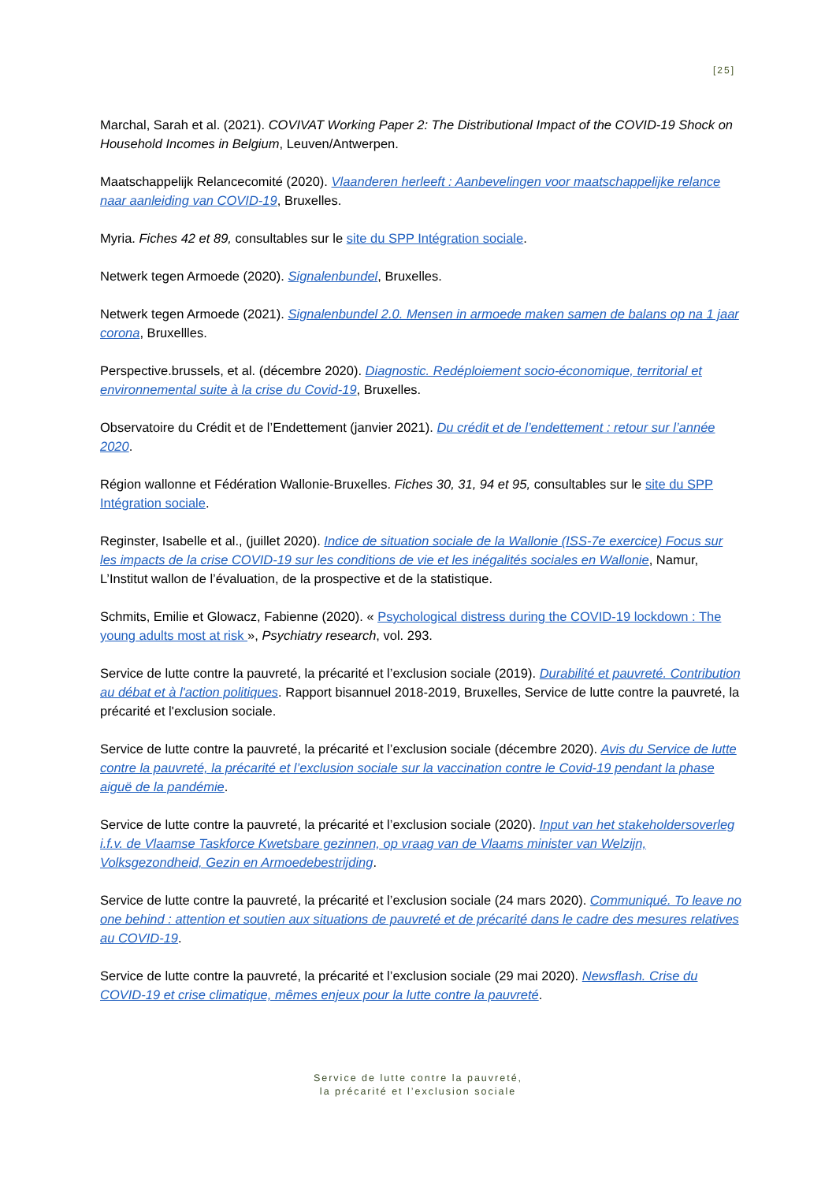[25]
Marchal, Sarah et al. (2021). COVIVAT Working Paper 2: The Distributional Impact of the COVID-19 Shock on Household Incomes in Belgium, Leuven/Antwerpen.
Maatschappelijk Relancecomité (2020). Vlaanderen herleeft : Aanbevelingen voor maatschappelijke relance naar aanleiding van COVID-19, Bruxelles.
Myria. Fiches 42 et 89, consultables sur le site du SPP Intégration sociale.
Netwerk tegen Armoede (2020). Signalenbundel, Bruxelles.
Netwerk tegen Armoede (2021). Signalenbundel 2.0. Mensen in armoede maken samen de balans op na 1 jaar corona, Bruxellles.
Perspective.brussels, et al. (décembre 2020). Diagnostic. Redéploiement socio-économique, territorial et environnemental suite à la crise du Covid-19, Bruxelles.
Observatoire du Crédit et de l’Endettement (janvier 2021). Du crédit et de l’endettement : retour sur l’année 2020.
Région wallonne et Fédération Wallonie-Bruxelles. Fiches 30, 31, 94 et 95, consultables sur le site du SPP Intégration sociale.
Reginster, Isabelle et al., (juillet 2020). Indice de situation sociale de la Wallonie (ISS-7e exercice) Focus sur les impacts de la crise COVID-19 sur les conditions de vie et les inégalités sociales en Wallonie, Namur, L’Institut wallon de l’évaluation, de la prospective et de la statistique.
Schmits, Emilie et Glowacz, Fabienne (2020). « Psychological distress during the COVID-19 lockdown : The young adults most at risk », Psychiatry research, vol. 293.
Service de lutte contre la pauvreté, la précarité et l’exclusion sociale (2019). Durabilité et pauvreté. Contribution au débat et à l'action politiques. Rapport bisannuel 2018-2019, Bruxelles, Service de lutte contre la pauvreté, la précarité et l'exclusion sociale.
Service de lutte contre la pauvreté, la précarité et l’exclusion sociale (décembre 2020). Avis du Service de lutte contre la pauvreté, la précarité et l’exclusion sociale sur la vaccination contre le Covid-19 pendant la phase aiguë de la pandémie.
Service de lutte contre la pauvreté, la précarité et l’exclusion sociale (2020). Input van het stakeholdersoverleg i.f.v. de Vlaamse Taskforce Kwetsbare gezinnen, op vraag van de Vlaams minister van Welzijn, Volksgezondheid, Gezin en Armoedebestrijding.
Service de lutte contre la pauvreté, la précarité et l’exclusion sociale (24 mars 2020). Communiqué. To leave no one behind : attention et soutien aux situations de pauvreté et de précarité dans le cadre des mesures relatives au COVID-19.
Service de lutte contre la pauvreté, la précarité et l’exclusion sociale (29 mai 2020). Newsflash. Crise du COVID-19 et crise climatique, mêmes enjeux pour la lutte contre la pauvreté.
Service de lutte contre la pauvreté,
la précarité et l’exclusion sociale